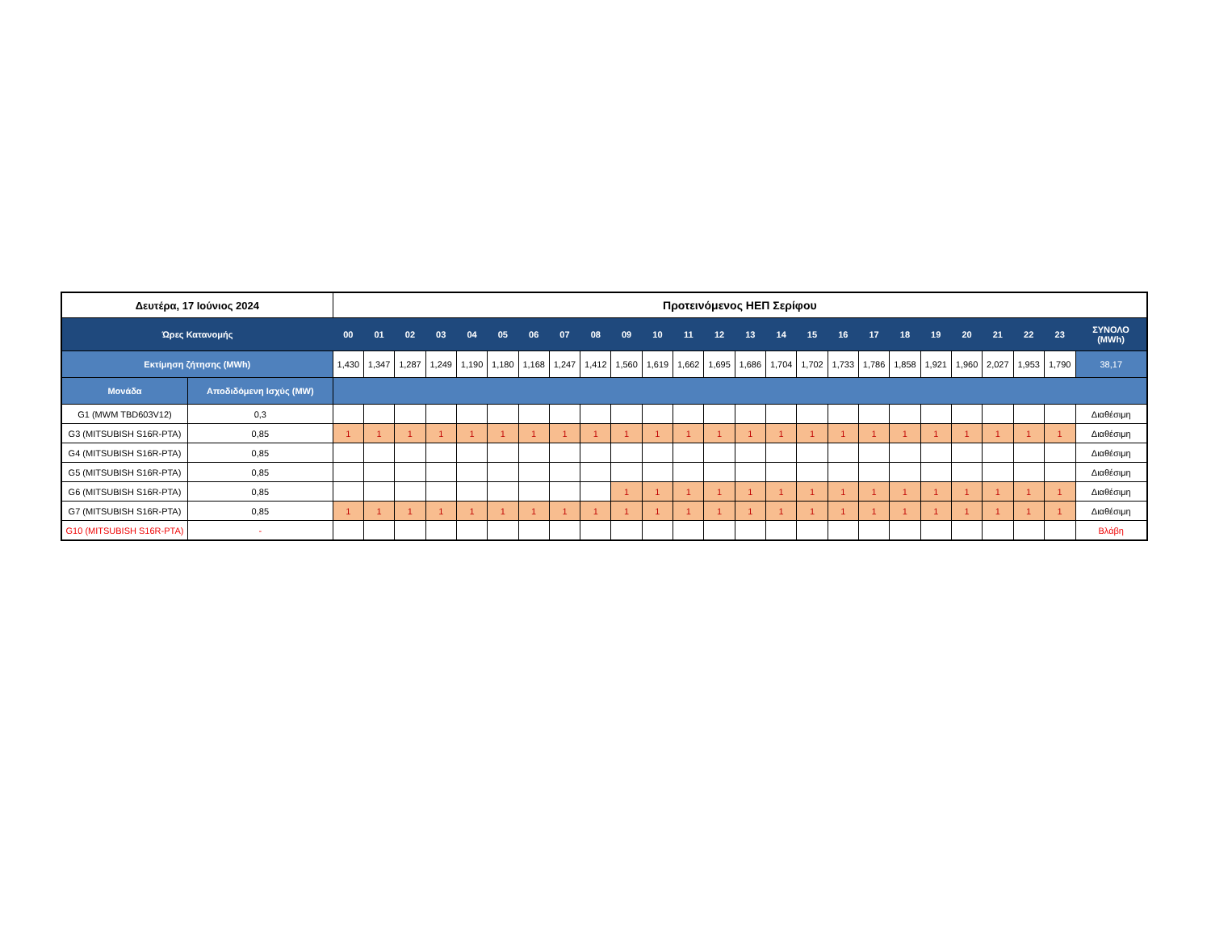| Δευτέρα, 17 Ιούνιος 2024 | | Προτεινόμενος ΗΕΠ Σερίφου | | | | | | | | | | | | | | | | | | | | | | | | |
| --- | --- | --- | --- | --- | --- | --- | --- | --- | --- | --- | --- | --- | --- | --- | --- | --- | --- | --- | --- | --- | --- | --- | --- | --- | --- | --- |
| Ώρες Κατανομής | | 00 | 01 | 02 | 03 | 04 | 05 | 06 | 07 | 08 | 09 | 10 | 11 | 12 | 13 | 14 | 15 | 16 | 17 | 18 | 19 | 20 | 21 | 22 | 23 | ΣΥΝΟΛΟ (MWh) |
| Εκτίμηση ζήτησης (MWh) | | 1,430 | 1,347 | 1,287 | 1,249 | 1,190 | 1,180 | 1,168 | 1,247 | 1,412 | 1,560 | 1,619 | 1,662 | 1,695 | 1,686 | 1,704 | 1,702 | 1,733 | 1,786 | 1,858 | 1,921 | 1,960 | 2,027 | 1,953 | 1,790 | 38,17 |
| Μονάδα | Αποδιδόμενη Ισχύς (MW) | | | | | | | | | | | | | | | | | | | | | | | | | |
| G1 (MWM TBD603V12) | 0,3 | | | | | | | | | | | | | | | | | | | | | | | | | Διαθέσιμη |
| G3 (MITSUBISH S16R-PTA) | 0,85 | 1 | 1 | 1 | 1 | 1 | 1 | 1 | 1 | 1 | 1 | 1 | 1 | 1 | 1 | 1 | 1 | 1 | 1 | 1 | 1 | 1 | 1 | 1 | 1 | Διαθέσιμη |
| G4 (MITSUBISH S16R-PTA) | 0,85 | | | | | | | | | | | | | | | | | | | | | | | | | Διαθέσιμη |
| G5 (MITSUBISH S16R-PTA) | 0,85 | | | | | | | | | | | | | | | | | | | | | | | | | Διαθέσιμη |
| G6 (MITSUBISH S16R-PTA) | 0,85 | | | | | | | | | | 1 | 1 | 1 | 1 | 1 | 1 | 1 | 1 | 1 | 1 | 1 | 1 | 1 | 1 | 1 | Διαθέσιμη |
| G7 (MITSUBISH S16R-PTA) | 0,85 | 1 | 1 | 1 | 1 | 1 | 1 | 1 | 1 | 1 | 1 | 1 | 1 | 1 | 1 | 1 | 1 | 1 | 1 | 1 | 1 | 1 | 1 | 1 | 1 | Διαθέσιμη |
| G10 (MITSUBISH S16R-PTA) | - | | | | | | | | | | | | | | | | | | | | | | | | | Βλάβη |